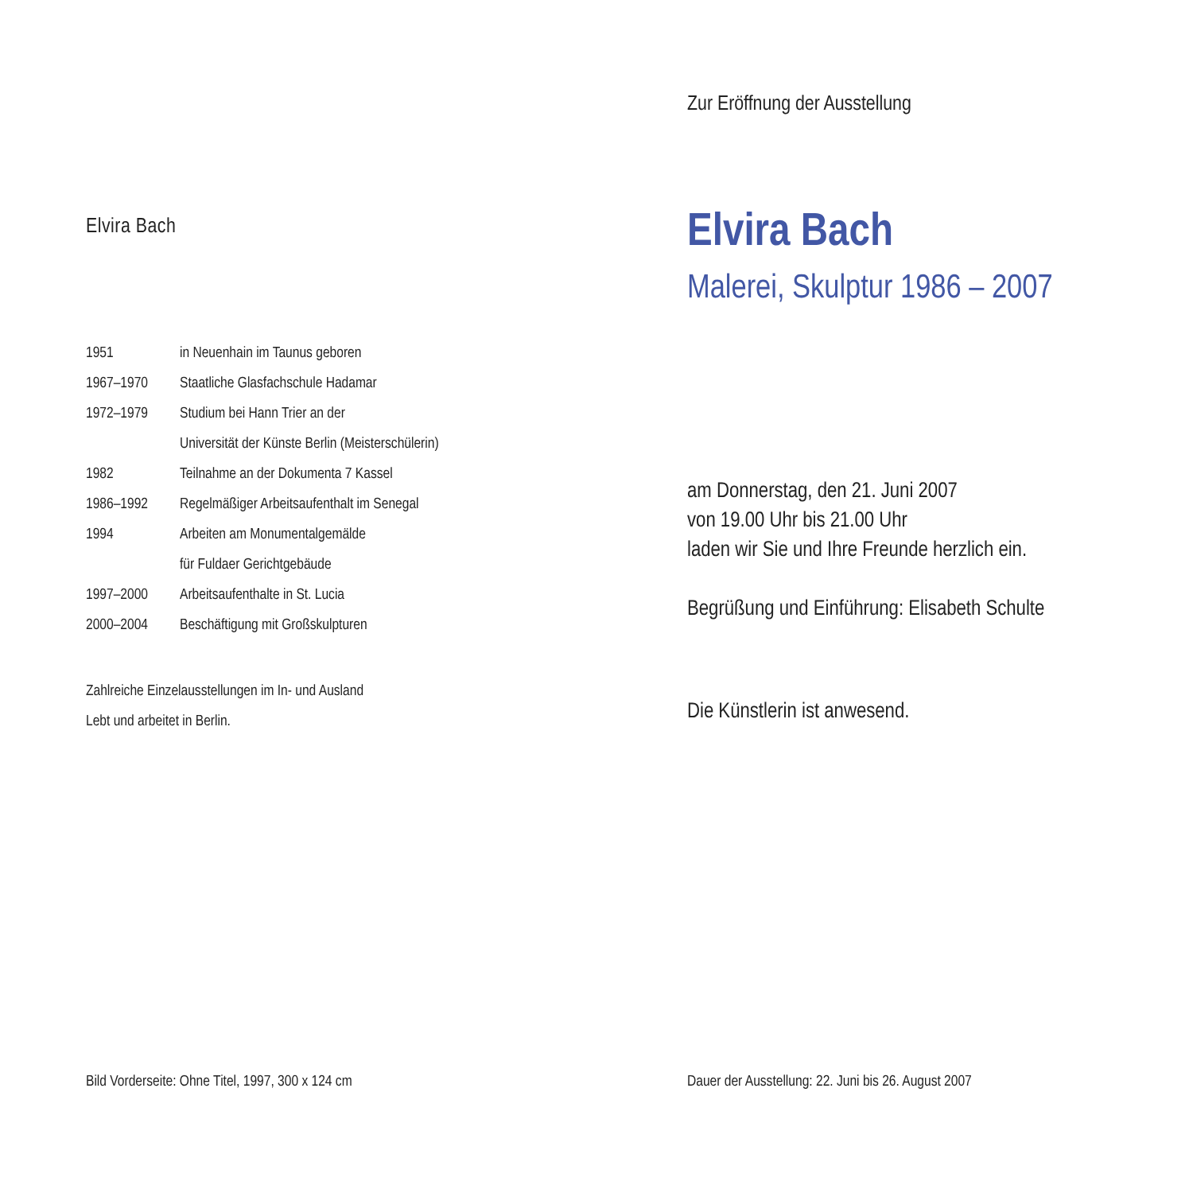Elvira Bach
| 1951 | in Neuenhain im Taunus geboren |
| 1967–1970 | Staatliche Glasfachschule Hadamar |
| 1972–1979 | Studium bei Hann Trier an der |
| | Universität der Künste Berlin (Meisterschülerin) |
| 1982 | Teilnahme an der Dokumenta 7 Kassel |
| 1986–1992 | Regelmäßiger Arbeitsaufenthalt im Senegal |
| 1994 | Arbeiten am Monumentalgemälde |
| | für Fuldaer Gerichtgebäude |
| 1997–2000 | Arbeitsaufenthalte in St. Lucia |
| 2000–2004 | Beschäftigung mit Großskulpturen |
Zahlreiche Einzelausstellungen im In- und Ausland
Lebt und arbeitet in Berlin.
Bild Vorderseite: Ohne Titel, 1997, 300 x 124 cm
Zur Eröffnung der Ausstellung
Elvira Bach
Malerei, Skulptur 1986 – 2007
am Donnerstag, den 21. Juni 2007
von 19.00 Uhr bis 21.00 Uhr
laden wir Sie und Ihre Freunde herzlich ein.
Begrüßung und Einführung: Elisabeth Schulte
Die Künstlerin ist anwesend.
Dauer der Ausstellung: 22. Juni bis 26. August 2007